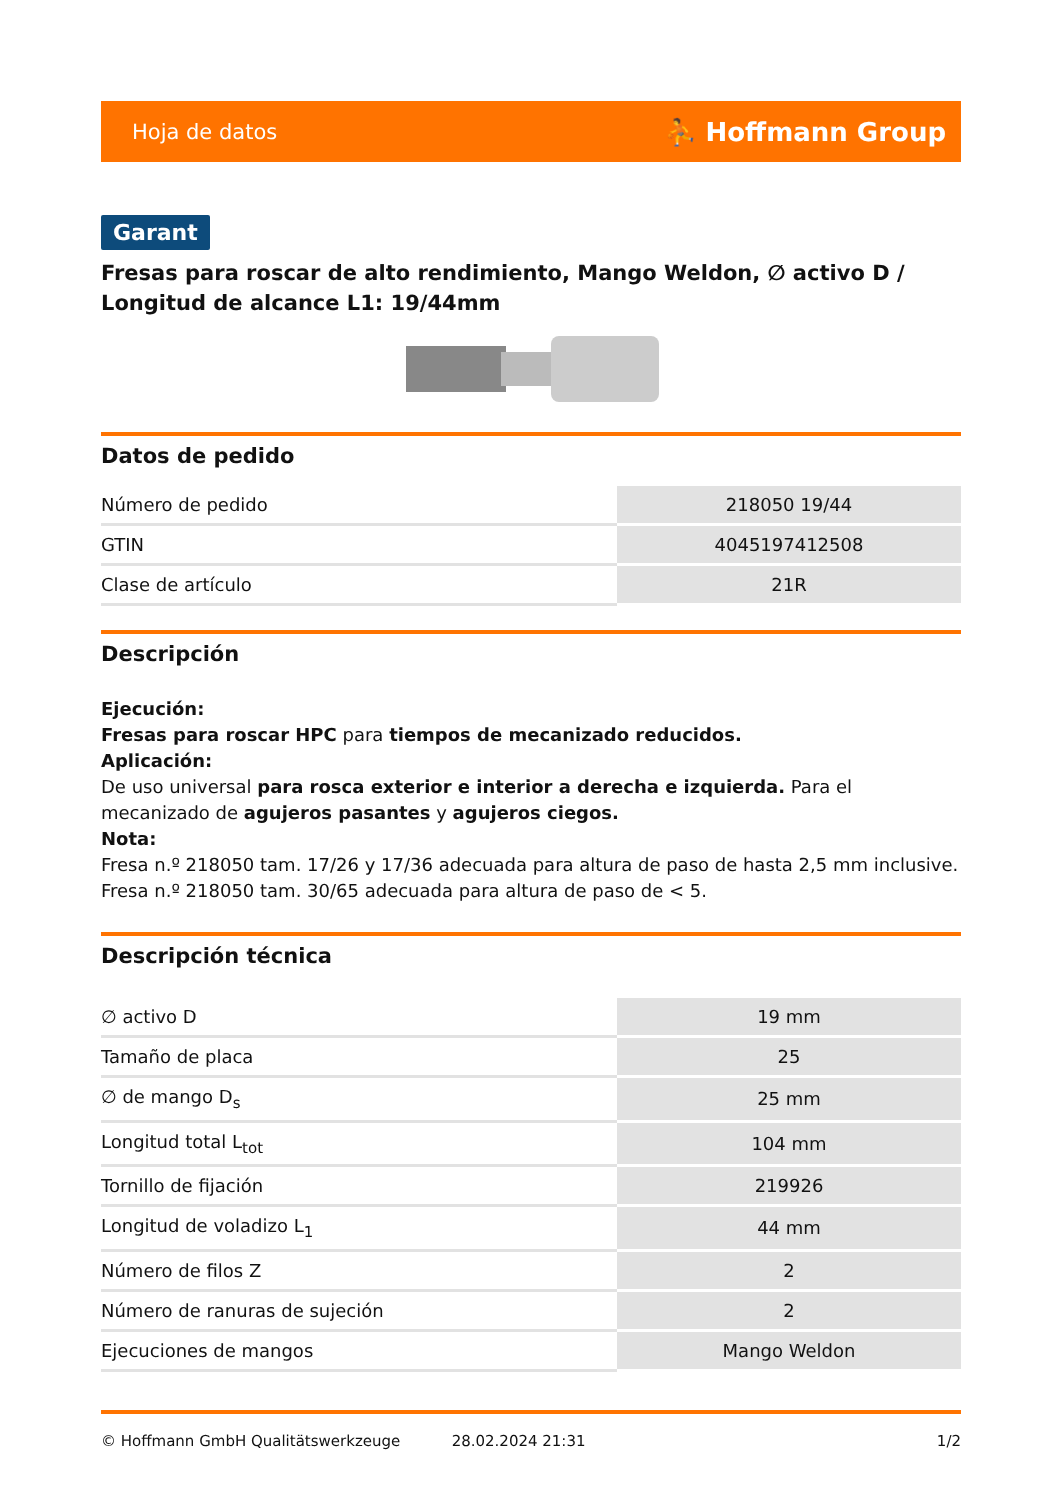Hoja de datos ⛹ Hoffmann Group
Garant
Fresas para roscar de alto rendimiento, Mango Weldon, ∅ activo D / Longitud de alcance L1: 19/44mm
Datos de pedido
| Número de pedido | 218050 19/44 |
| GTIN | 4045197412508 |
| Clase de artículo | 21R |
Descripción
Ejecución:
Fresas para roscar HPC para tiempos de mecanizado reducidos.
Aplicación:
De uso universal para rosca exterior e interior a derecha e izquierda. Para el mecanizado de agujeros pasantes y agujeros ciegos.
Nota:
Fresa n.º 218050 tam. 17/26 y 17/36 adecuada para altura de paso de hasta 2,5 mm inclusive.
Fresa n.º 218050 tam. 30/65 adecuada para altura de paso de < 5.
Descripción técnica
| ∅ activo D | 19 mm |
| Tamaño de placa | 25 |
| ∅ de mango D<sub>s</sub> | 25 mm |
| Longitud total L<sub>tot</sub> | 104 mm |
| Tornillo de fijación | 219926 |
| Longitud de voladizo L<sub>1</sub> | 44 mm |
| Número de filos Z | 2 |
| Número de ranuras de sujeción | 2 |
| Ejecuciones de mangos | Mango Weldon |
© Hoffmann GmbH Qualitätswerkzeuge 28.02.2024 21:31 1/2